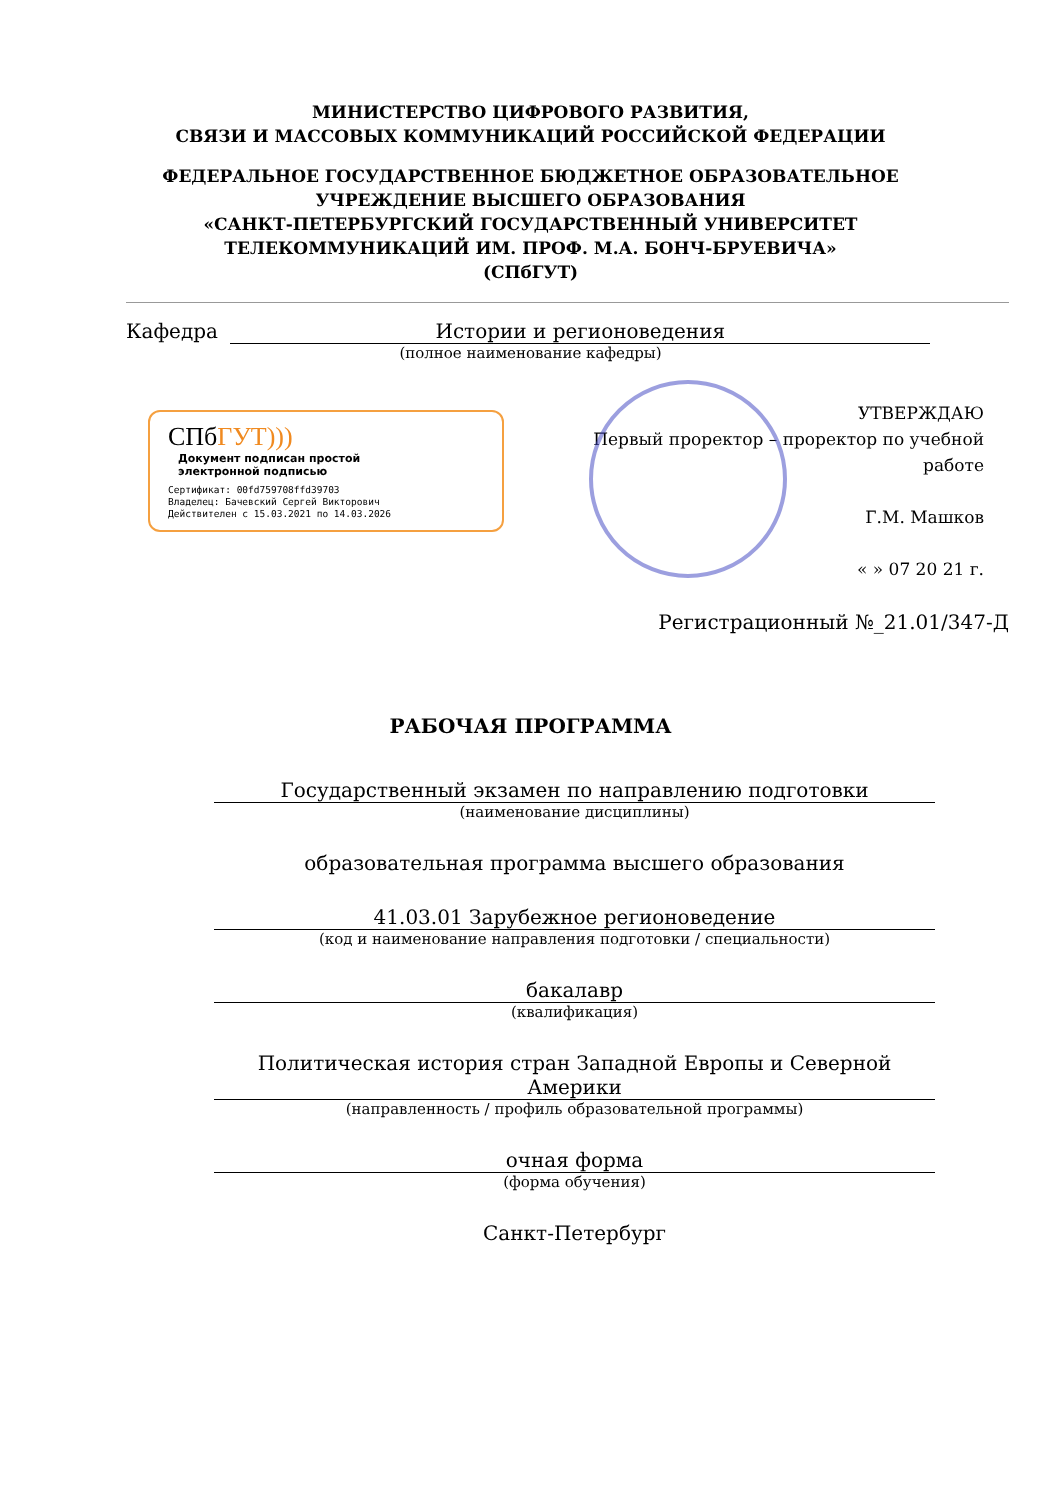МИНИСТЕРСТВО ЦИФРОВОГО РАЗВИТИЯ,
СВЯЗИ И МАССОВЫХ КОММУНИКАЦИЙ РОССИЙСКОЙ ФЕДЕРАЦИИ
ФЕДЕРАЛЬНОЕ ГОСУДАРСТВЕННОЕ БЮДЖЕТНОЕ ОБРАЗОВАТЕЛЬНОЕ
УЧРЕЖДЕНИЕ ВЫСШЕГО ОБРАЗОВАНИЯ
«САНКТ-ПЕТЕРБУРГСКИЙ ГОСУДАРСТВЕННЫЙ УНИВЕРСИТЕТ
ТЕЛЕКОММУНИКАЦИЙ ИМ. ПРОФ. М.А. БОНЧ-БРУЕВИЧА»
(СПбГУТ)
Кафедра Истории и регионоведения
(полное наименование кафедры)
СПбГУТ))) Документ подписан простой
электронной подписью
Сертификат: 00fd759708ffd39703
Владелец: Бачевский Сергей Викторович
Действителен с 15.03.2021 по 14.03.2026
УТВЕРЖДАЮ
Первый проректор – проректор по учебной работе
Г.М. Машков
« » 07 20 21 г.
Регистрационный №_21.01/347-Д
РАБОЧАЯ ПРОГРАММА
Государственный экзамен по направлению подготовки
(наименование дисциплины)
образовательная программа высшего образования
41.03.01 Зарубежное регионоведение
(код и наименование направления подготовки / специальности)
бакалавр
(квалификация)
Политическая история стран Западной Европы и Северной Америки
(направленность / профиль образовательной программы)
очная форма
(форма обучения)
Санкт-Петербург